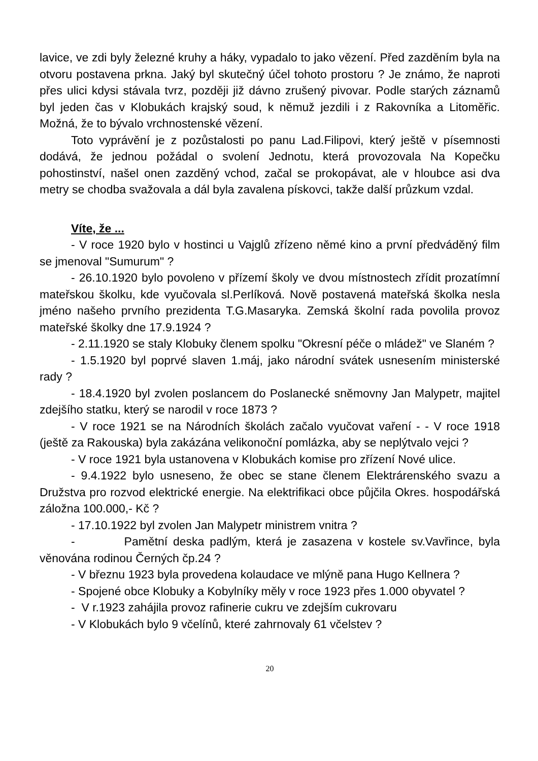lavice, ve zdi byly železné kruhy a háky, vypadalo to jako vězení. Před zazděním byla na otvoru postavena prkna. Jaký byl skutečný účel tohoto prostoru ? Je známo, že naproti přes ulici kdysi stávala tvrz, později již dávno zrušený pivovar. Podle starých záznamů byl jeden čas v Klobukách krajský soud, k němuž jezdili i z Rakovníka a Litoměřic. Možná, že to bývalo vrchnostenské vězení.
Toto vyprávění je z pozůstalosti po panu Lad.Filipovi, který ještě v písemnosti dodává, že jednou požádal o svolení Jednotu, která provozovala Na Kopečku pohostinství, našel onen zazděný vchod, začal se prokopávat, ale v hloubce asi dva metry se chodba svažovala a dál byla zavalena pískovci, takže další průzkum vzdal.
Víte, že ...
- V roce 1920 bylo v hostinci u Vajglů zřízeno němé kino a první předváděný film se jmenoval "Sumurum" ?
- 26.10.1920 bylo povoleno v přízemí školy ve dvou místnostech zřídit prozatímní mateřskou školku, kde vyučovala sl.Perlíková. Nově postavená mateřská školka nesla jméno našeho prvního prezidenta T.G.Masaryka. Zemská školní rada povolila provoz mateřské školky dne 17.9.1924 ?
- 2.11.1920 se staly Klobuky členem spolku "Okresní péče o mládež" ve Slaném ?
- 1.5.1920 byl poprvé slaven 1.máj, jako národní svátek usnesením ministerské rady ?
- 18.4.1920 byl zvolen poslancem do Poslanecké sněmovny Jan Malypetr, majitel zdejšího statku, který se narodil v roce 1873 ?
- V roce 1921 se na Národních školách začalo vyučovat vaření - - V roce 1918 (ještě za Rakouska) byla zakázána velikonoční pomlázka, aby se neplýtvalo vejci ?
- V roce 1921 byla ustanovena v Klobukách komise pro zřízení Nové ulice.
- 9.4.1922 bylo usneseno, že obec se stane členem Elektrárenského svazu a Družstva pro rozvod elektrické energie. Na elektrifikaci obce půjčila Okres. hospodářská záložna 100.000,- Kč ?
- 17.10.1922 byl zvolen Jan Malypetr ministrem vnitra ?
- Pamětní deska padlým, která je zasazena v kostele sv.Vavřince, byla věnována rodinou Černých čp.24 ?
- V březnu 1923 byla provedena kolaudace ve mlýně pana Hugo Kellnera ?
- Spojené obce Klobuky a Kobylníky měly v roce 1923 přes 1.000 obyvatel ?
- V r.1923 zahájila provoz rafinerie cukru ve zdejším cukrovaru
- V Klobukách bylo 9 včelínů, které zahrnovaly 61 včelstev ?
20